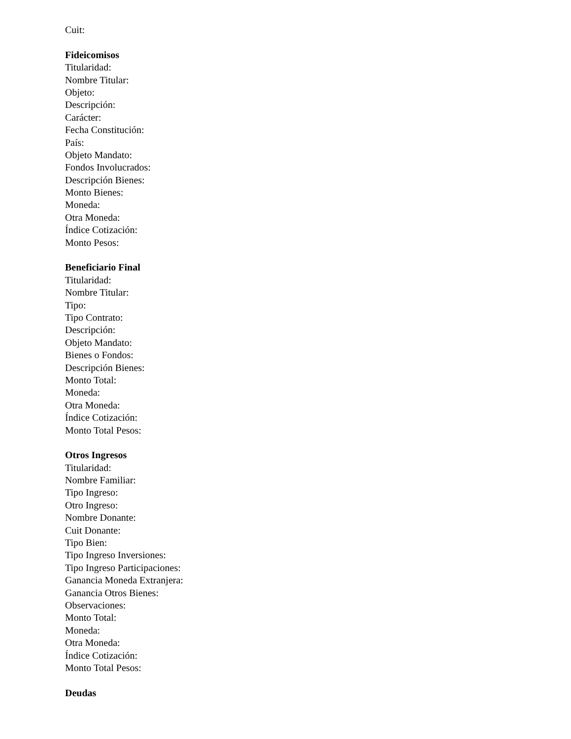Cuit:
Fideicomisos
Titularidad:
Nombre Titular:
Objeto:
Descripción:
Carácter:
Fecha Constitución:
País:
Objeto Mandato:
Fondos Involucrados:
Descripción Bienes:
Monto Bienes:
Moneda:
Otra Moneda:
Índice Cotización:
Monto Pesos:
Beneficiario Final
Titularidad:
Nombre Titular:
Tipo:
Tipo Contrato:
Descripción:
Objeto Mandato:
Bienes o Fondos:
Descripción Bienes:
Monto Total:
Moneda:
Otra Moneda:
Índice Cotización:
Monto Total Pesos:
Otros Ingresos
Titularidad:
Nombre Familiar:
Tipo Ingreso:
Otro Ingreso:
Nombre Donante:
Cuit Donante:
Tipo Bien:
Tipo Ingreso Inversiones:
Tipo Ingreso Participaciones:
Ganancia Moneda Extranjera:
Ganancia Otros Bienes:
Observaciones:
Monto Total:
Moneda:
Otra Moneda:
Índice Cotización:
Monto Total Pesos:
Deudas